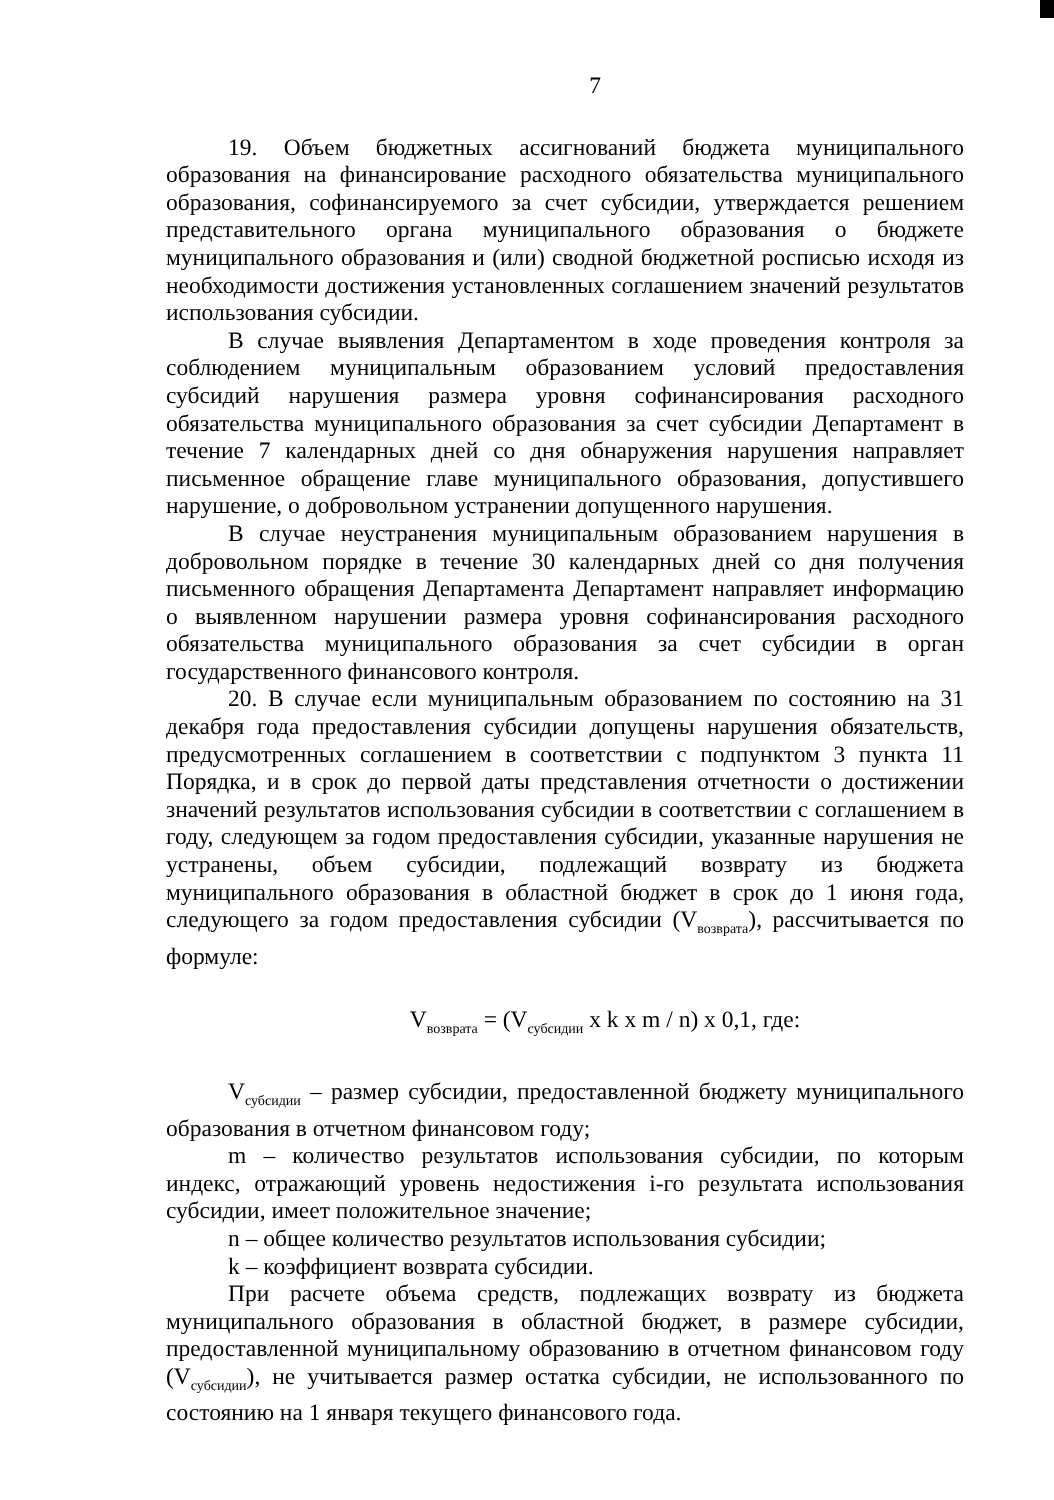7
19. Объем бюджетных ассигнований бюджета муниципального образования на финансирование расходного обязательства муниципального образования, софинансируемого за счет субсидии, утверждается решением представительного органа муниципального образования о бюджете муниципального образования и (или) сводной бюджетной росписью исходя из необходимости достижения установленных соглашением значений результатов использования субсидии.
В случае выявления Департаментом в ходе проведения контроля за соблюдением муниципальным образованием условий предоставления субсидий нарушения размера уровня софинансирования расходного обязательства муниципального образования за счет субсидии Департамент в течение 7 календарных дней со дня обнаружения нарушения направляет письменное обращение главе муниципального образования, допустившего нарушение, о добровольном устранении допущенного нарушения.
В случае неустранения муниципальным образованием нарушения в добровольном порядке в течение 30 календарных дней со дня получения письменного обращения Департамента Департамент направляет информацию о выявленном нарушении размера уровня софинансирования расходного обязательства муниципального образования за счет субсидии в орган государственного финансового контроля.
20. В случае если муниципальным образованием по состоянию на 31 декабря года предоставления субсидии допущены нарушения обязательств, предусмотренных соглашением в соответствии с подпунктом 3 пункта 11 Порядка, и в срок до первой даты представления отчетности о достижении значений результатов использования субсидии в соответствии с соглашением в году, следующем за годом предоставления субсидии, указанные нарушения не устранены, объем субсидии, подлежащий возврату из бюджета муниципального образования в областной бюджет в срок до 1 июня года, следующего за годом предоставления субсидии (V<sub>возврата</sub>), рассчитывается по формуле:
V<sub>возврата</sub> = (V<sub>субсидии</sub> x k x m / n) x 0,1, где:
V<sub>субсидии</sub> – размер субсидии, предоставленной бюджету муниципального образования в отчетном финансовом году;
m – количество результатов использования субсидии, по которым индекс, отражающий уровень недостижения i-го результата использования субсидии, имеет положительное значение;
n – общее количество результатов использования субсидии;
k – коэффициент возврата субсидии.
При расчете объема средств, подлежащих возврату из бюджета муниципального образования в областной бюджет, в размере субсидии, предоставленной муниципальному образованию в отчетном финансовом году (V<sub>субсидии</sub>), не учитывается размер остатка субсидии, не использованного по состоянию на 1 января текущего финансового года.